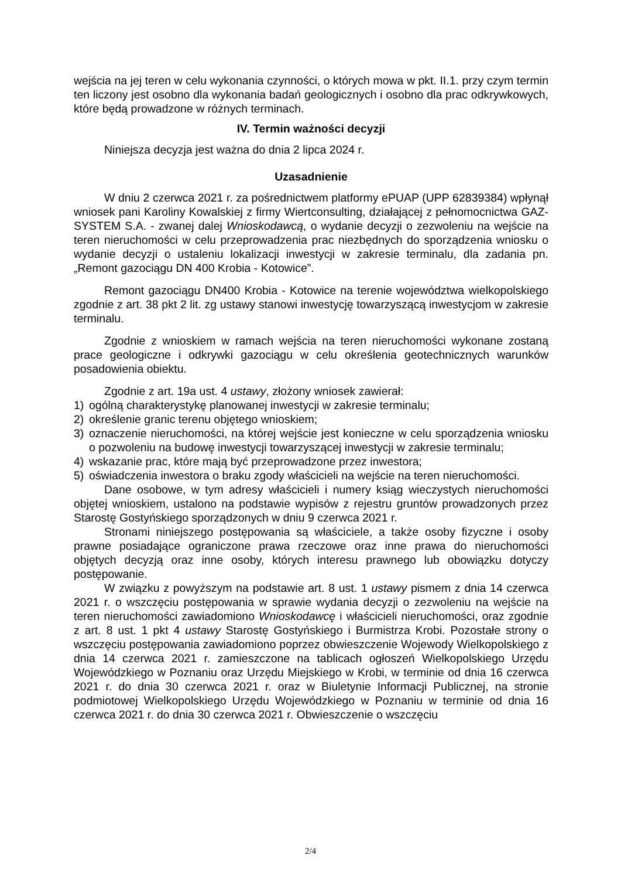wejścia na jej teren w celu wykonania czynności, o których mowa w pkt. II.1. przy czym termin ten liczony jest osobno dla wykonania badań geologicznych i osobno dla prac odkrywkowych, które będą prowadzone w różnych terminach.
IV. Termin ważności decyzji
Niniejsza decyzja jest ważna do dnia 2 lipca 2024 r.
Uzasadnienie
W dniu 2 czerwca 2021 r. za pośrednictwem platformy ePUAP (UPP 62839384) wpłynął wniosek pani Karoliny Kowalskiej z firmy Wiertconsulting, działającej z pełnomocnictwa GAZ-SYSTEM S.A. - zwanej dalej Wnioskodawcą, o wydanie decyzji o zezwoleniu na wejście na teren nieruchomości w celu przeprowadzenia prac niezbędnych do sporządzenia wniosku o wydanie decyzji o ustaleniu lokalizacji inwestycji w zakresie terminalu, dla zadania pn. „Remont gazociągu DN 400 Krobia - Kotowice”.
Remont gazociągu DN400 Krobia - Kotowice na terenie województwa wielkopolskiego zgodnie z art. 38 pkt 2 lit. zg ustawy stanowi inwestycję towarzyszącą inwestycjom w zakresie terminalu.
Zgodnie z wnioskiem w ramach wejścia na teren nieruchomości wykonane zostaną prace geologiczne i odkrywki gazociągu w celu określenia geotechnicznych warunków posadowienia obiektu.
Zgodnie z art. 19a ust. 4 ustawy, złożony wniosek zawierał:
1) ogólną charakterystykę planowanej inwestycji w zakresie terminalu;
2) określenie granic terenu objętego wnioskiem;
3) oznaczenie nieruchomości, na której wejście jest konieczne w celu sporządzenia wniosku o pozwoleniu na budowę inwestycji towarzyszącej inwestycji w zakresie terminalu;
4) wskazanie prac, które mają być przeprowadzone przez inwestora;
5) oświadczenia inwestora o braku zgody właścicieli na wejście na teren nieruchomości.
Dane osobowe, w tym adresy właścicieli i numery ksiąg wieczystych nieruchomości objętej wnioskiem, ustalono na podstawie wypisów z rejestru gruntów prowadzonych przez Starostę Gostyńskiego sporządzonych w dniu 9 czerwca 2021 r.
Stronami niniejszego postępowania są właściciele, a także osoby fizyczne i osoby prawne posiadające ograniczone prawa rzeczowe oraz inne prawa do nieruchomości objętych decyzją oraz inne osoby, których interesu prawnego lub obowiązku dotyczy postępowanie.
W związku z powyższym na podstawie art. 8 ust. 1 ustawy pismem z dnia 14 czerwca 2021 r. o wszczęciu postępowania w sprawie wydania decyzji o zezwoleniu na wejście na teren nieruchomości zawiadomiono Wnioskodawcę i właścicieli nieruchomości, oraz zgodnie z art. 8 ust. 1 pkt 4 ustawy Starostę Gostyńskiego i Burmistrza Krobi. Pozostałe strony o wszczęciu postępowania zawiadomiono poprzez obwieszczenie Wojewody Wielkopolskiego z dnia 14 czerwca 2021 r. zamieszczone na tablicach ogłoszeń Wielkopolskiego Urzędu Wojewódzkiego w Poznaniu oraz Urzędu Miejskiego w Krobi, w terminie od dnia 16 czerwca 2021 r. do dnia 30 czerwca 2021 r. oraz w Biuletynie Informacji Publicznej, na stronie podmiotowej Wielkopolskiego Urzędu Wojewódzkiego w Poznaniu w terminie od dnia 16 czerwca 2021 r. do dnia 30 czerwca 2021 r. Obwieszczenie o wszczęciu
2/4